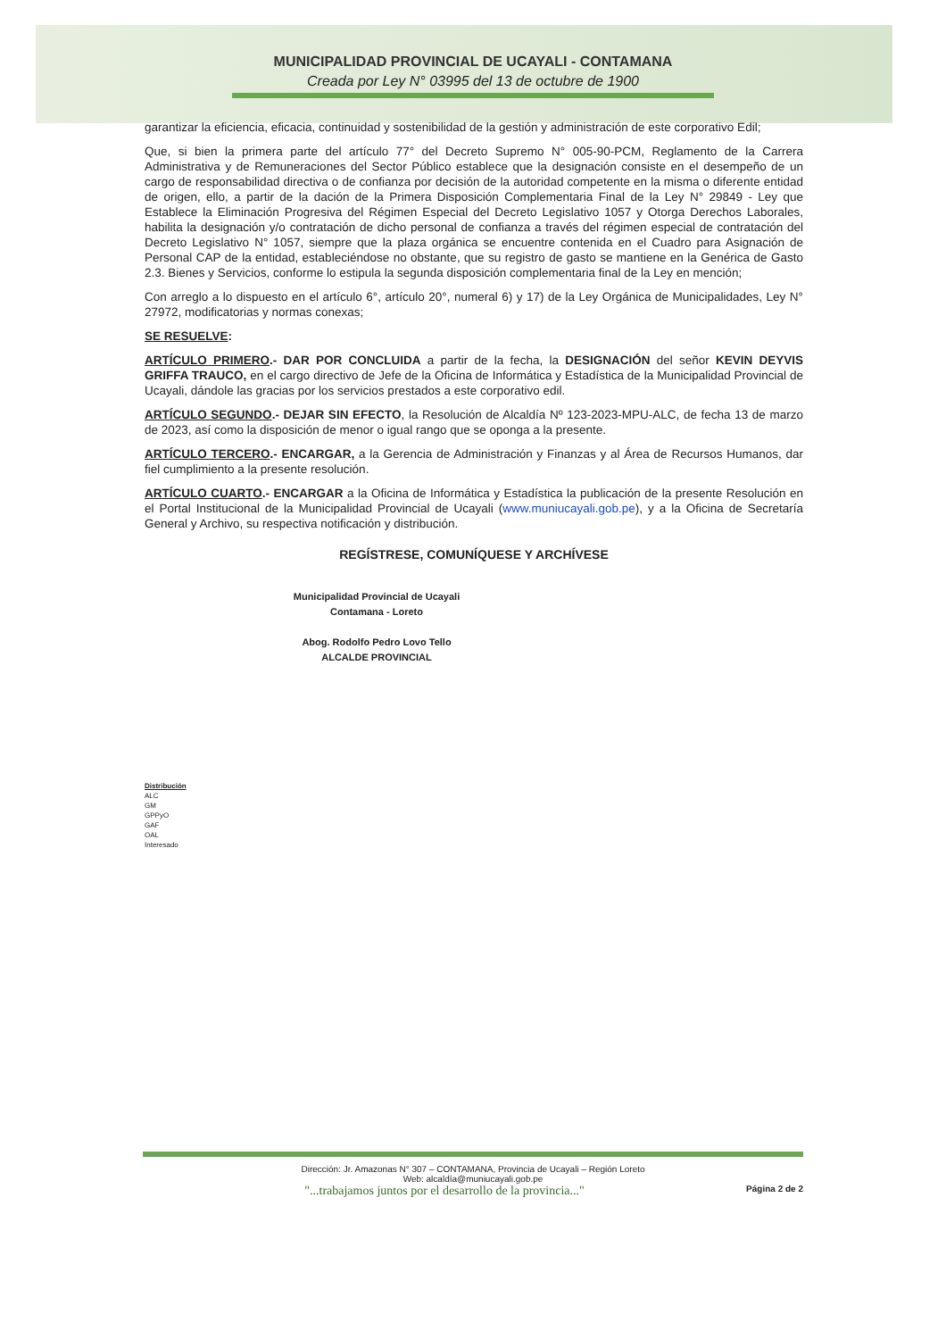MUNICIPALIDAD PROVINCIAL DE UCAYALI - CONTAMANA
Creada por Ley N° 03995 del 13 de octubre de 1900
garantizar la eficiencia, eficacia, continuidad y sostenibilidad de la gestión y administración de este corporativo Edil;
Que, si bien la primera parte del artículo 77° del Decreto Supremo N° 005-90-PCM, Reglamento de la Carrera Administrativa y de Remuneraciones del Sector Público establece que la designación consiste en el desempeño de un cargo de responsabilidad directiva o de confianza por decisión de la autoridad competente en la misma o diferente entidad de origen, ello, a partir de la dación de la Primera Disposición Complementaria Final de la Ley N° 29849 - Ley que Establece la Eliminación Progresiva del Régimen Especial del Decreto Legislativo 1057 y Otorga Derechos Laborales, habilita la designación y/o contratación de dicho personal de confianza a través del régimen especial de contratación del Decreto Legislativo N° 1057, siempre que la plaza orgánica se encuentre contenida en el Cuadro para Asignación de Personal CAP de la entidad, estableciéndose no obstante, que su registro de gasto se mantiene en la Genérica de Gasto 2.3. Bienes y Servicios, conforme lo estipula la segunda disposición complementaria final de la Ley en mención;
Con arreglo a lo dispuesto en el artículo 6°, artículo 20°, numeral 6) y 17) de la Ley Orgánica de Municipalidades, Ley N° 27972, modificatorias y normas conexas;
SE RESUELVE:
ARTÍCULO PRIMERO.- DAR POR CONCLUIDA a partir de la fecha, la DESIGNACIÓN del señor KEVIN DEYVIS GRIFFA TRAUCO, en el cargo directivo de Jefe de la Oficina de Informática y Estadística de la Municipalidad Provincial de Ucayali, dándole las gracias por los servicios prestados a este corporativo edil.
ARTÍCULO SEGUNDO.- DEJAR SIN EFECTO, la Resolución de Alcaldía Nº 123-2023-MPU-ALC, de fecha 13 de marzo de 2023, así como la disposición de menor o igual rango que se oponga a la presente.
ARTÍCULO TERCERO.- ENCARGAR, a la Gerencia de Administración y Finanzas y al Área de Recursos Humanos, dar fiel cumplimiento a la presente resolución.
ARTÍCULO CUARTO.- ENCARGAR a la Oficina de Informática y Estadística la publicación de la presente Resolución en el Portal Institucional de la Municipalidad Provincial de Ucayali (www.muniucayali.gob.pe), y a la Oficina de Secretaría General y Archivo, su respectiva notificación y distribución.
REGÍSTRESE, COMUNÍQUESE Y ARCHÍVESE
Municipalidad Provincial de Ucayali
Contamana - Loreto
Abog. Rodolfo Pedro Lovo Tello
ALCALDE PROVINCIAL
Distribución
ALC
GM
GPPyO
GAF
OAL
Interesado
Dirección: Jr. Amazonas N° 307 – CONTAMANA, Provincia de Ucayali – Región Loreto
Web: alcaldía@muniucayali.gob.pe
"...trabajamos juntos por el desarrollo de la provincia..." Página 2 de 2